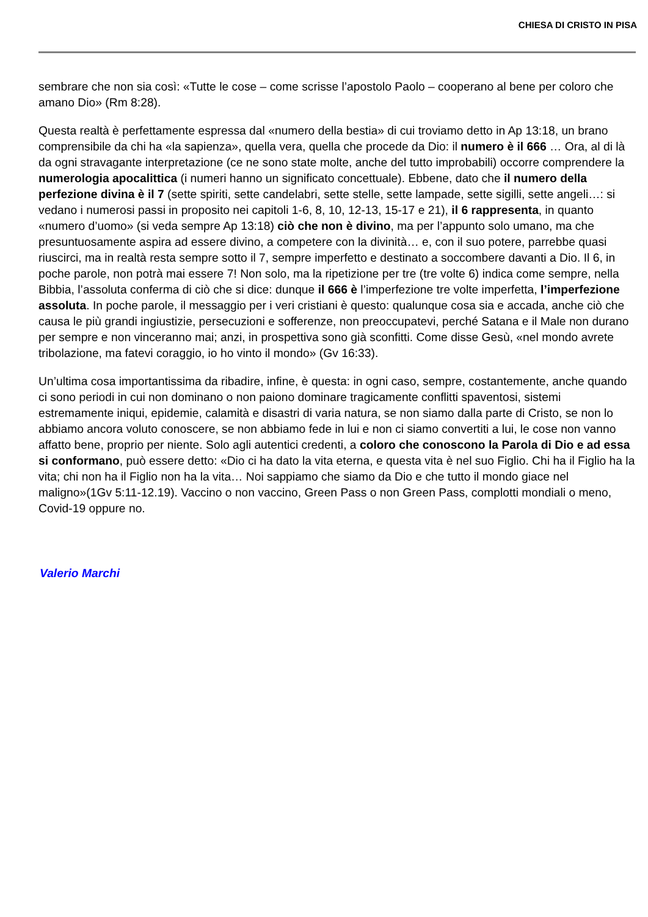CHIESA DI CRISTO IN PISA
sembrare che non sia così: «Tutte le cose – come scrisse l’apostolo Paolo – cooperano al bene per coloro che amano Dio» (Rm 8:28).
Questa realtà è perfettamente espressa dal «numero della bestia» di cui troviamo detto in Ap 13:18, un brano comprensibile da chi ha «la sapienza», quella vera, quella che procede da Dio: il numero è il 666 … Ora, al di là da ogni stravagante interpretazione (ce ne sono state molte, anche del tutto improbabili) occorre comprendere la numerologia apocalittica (i numeri hanno un significato concettuale). Ebbene, dato che il numero della perfezione divina è il 7 (sette spiriti, sette candelabri, sette stelle, sette lampade, sette sigilli, sette angeli…: si vedano i numerosi passi in proposito nei capitoli 1-6, 8, 10, 12-13, 15-17 e 21), il 6 rappresenta, in quanto «numero d’uomo» (si veda sempre Ap 13:18) ciò che non è divino, ma per l’appunto solo umano, ma che presuntuosamente aspira ad essere divino, a competere con la divinità… e, con il suo potere, parrebbe quasi riuscirci, ma in realtà resta sempre sotto il 7, sempre imperfetto e destinato a soccombere davanti a Dio. Il 6, in poche parole, non potrà mai essere 7! Non solo, ma la ripetizione per tre (tre volte 6) indica come sempre, nella Bibbia, l’assoluta conferma di ciò che si dice: dunque il 666 è l’imperfezione tre volte imperfetta, l’imperfezione assoluta. In poche parole, il messaggio per i veri cristiani è questo: qualunque cosa sia e accada, anche ciò che causa le più grandi ingiustizie, persecuzioni e sofferenze, non preoccupatevi, perché Satana e il Male non durano per sempre e non vinceranno mai; anzi, in prospettiva sono già sconfitti. Come disse Gesù, «nel mondo avrete tribolazione, ma fatevi coraggio, io ho vinto il mondo» (Gv 16:33).
Un’ultima cosa importantissima da ribadire, infine, è questa: in ogni caso, sempre, costantemente, anche quando ci sono periodi in cui non dominano o non paiono dominare tragicamente conflitti spaventosi, sistemi estremamente iniqui, epidemie, calamità e disastri di varia natura, se non siamo dalla parte di Cristo, se non lo abbiamo ancora voluto conoscere, se non abbiamo fede in lui e non ci siamo convertiti a lui, le cose non vanno affatto bene, proprio per niente. Solo agli autentici credenti, a coloro che conoscono la Parola di Dio e ad essa si conformano, può essere detto: «Dio ci ha dato la vita eterna, e questa vita è nel suo Figlio. Chi ha il Figlio ha la vita; chi non ha il Figlio non ha la vita… Noi sappiamo che siamo da Dio e che tutto il mondo giace nel maligno»(1Gv 5:11-12.19). Vaccino o non vaccino, Green Pass o non Green Pass, complotti mondiali o meno, Covid-19 oppure no.
Valerio Marchi